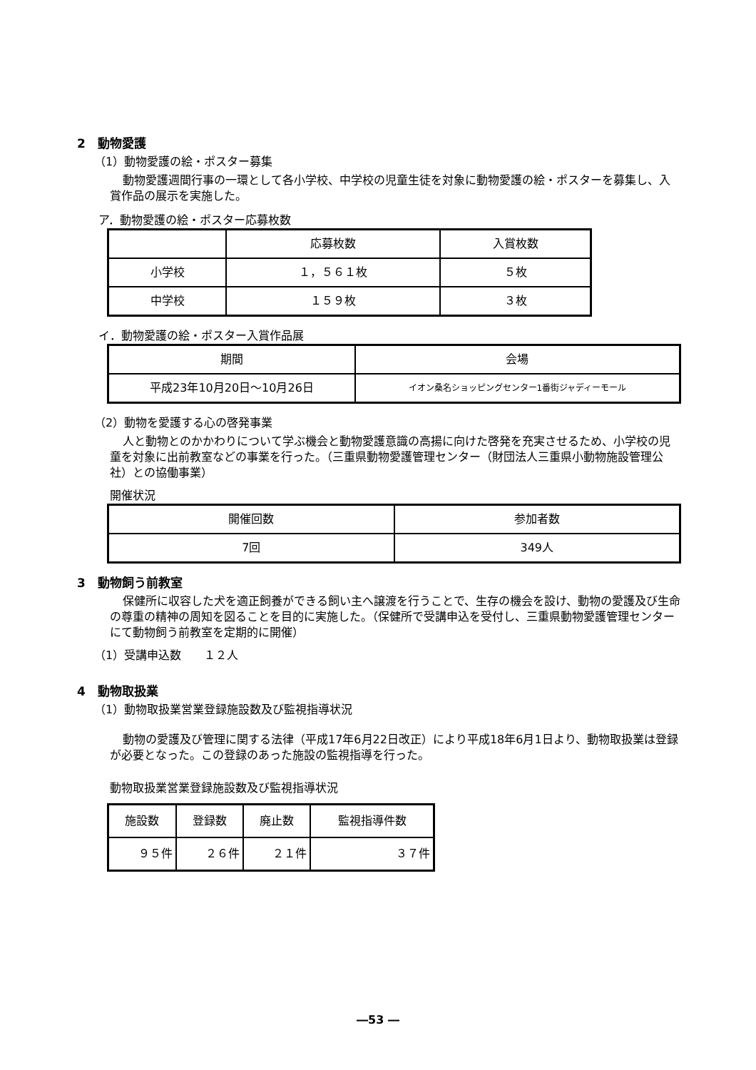2　動物愛護
（1）動物愛護の絵・ポスター募集
動物愛護週間行事の一環として各小学校、中学校の児童生徒を対象に動物愛護の絵・ポスターを募集し、入賞作品の展示を実施した。
ア．動物愛護の絵・ポスター応募枚数
| | 応募枚数 | 入賞枚数 |
| --- | --- | --- |
| 小学校 | １，５６１枚 | ５枚 |
| 中学校 | １５９枚 | ３枚 |
イ．動物愛護の絵・ポスター入賞作品展
| 期間 | 会場 |
| --- | --- |
| 平成23年10月20日～10月26日 | イオン桑名ショッピングセンター1番街ジャディーモール |
（2）動物を愛護する心の啓発事業
人と動物とのかかわりについて学ぶ機会と動物愛護意識の高揚に向けた啓発を充実させるため、小学校の児童を対象に出前教室などの事業を行った。（三重県動物愛護管理センター（財団法人三重県小動物施設管理公社）との協働事業）
開催状況
| 開催回数 | 参加者数 |
| --- | --- |
| 7回 | 349人 |
3　動物飼う前教室
保健所に収容した犬を適正飼養ができる飼い主へ譲渡を行うことで、生存の機会を設け、動物の愛護及び生命の尊重の精神の周知を図ることを目的に実施した。（保健所で受講申込を受付し、三重県動物愛護管理センターにて動物飼う前教室を定期的に開催）
（1）受講申込数　　１２人
4　動物取扱業
（1）動物取扱業営業登録施設数及び監視指導状況
動物の愛護及び管理に関する法律（平成17年6月22日改正）により平成18年6月1日より、動物取扱業は登録が必要となった。この登録のあった施設の監視指導を行った。
動物取扱業営業登録施設数及び監視指導状況
| 施設数 | 登録数 | 廃止数 | 監視指導件数 |
| --- | --- | --- | --- |
| ９５件 | ２６件 | ２１件 | ３７件 |
―53 ―